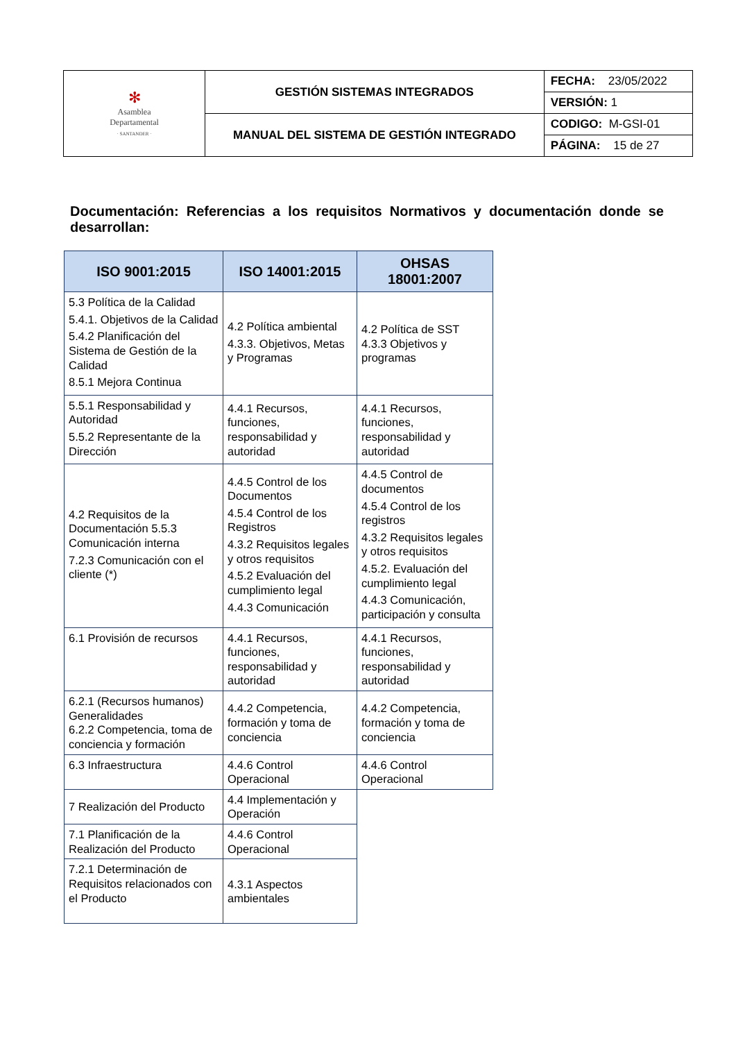| ✻ Asamblea Departamental · SANTANDER · | GESTIÓN SISTEMAS INTEGRADOS | FECHA: 23/05/2022 |
| | | VERSIÓN: 1 |
| | MANUAL DEL SISTEMA DE GESTIÓN INTEGRADO | CODIGO: M-GSI-01 |
| | | PÁGINA: 15 de 27 |
Documentación: Referencias a los requisitos Normativos y documentación donde se desarrollan:
| ISO 9001:2015 | ISO 14001:2015 | OHSAS 18001:2007 |
| --- | --- | --- |
| 5.3 Política de la Calidad 5.4.1. Objetivos de la Calidad 5.4.2 Planificación del Sistema de Gestión de la Calidad 8.5.1 Mejora Continua | 4.2 Política ambiental 4.3.3. Objetivos, Metas y Programas | 4.2 Política de SST 4.3.3 Objetivos y programas |
| 5.5.1 Responsabilidad y Autoridad 5.5.2 Representante de la Dirección | 4.4.1 Recursos, funciones, responsabilidad y autoridad | 4.4.1 Recursos, funciones, responsabilidad y autoridad |
| 4.2 Requisitos de la Documentación 5.5.3 Comunicación interna 7.2.3 Comunicación con el cliente (*) | 4.4.5 Control de los Documentos 4.5.4 Control de los Registros 4.3.2 Requisitos legales y otros requisitos 4.5.2 Evaluación del cumplimiento legal 4.4.3 Comunicación | 4.4.5 Control de documentos 4.5.4 Control de los registros 4.3.2 Requisitos legales y otros requisitos 4.5.2. Evaluación del cumplimiento legal 4.4.3 Comunicación, participación y consulta |
| 6.1 Provisión de recursos | 4.4.1 Recursos, funciones, responsabilidad y autoridad | 4.4.1 Recursos, funciones, responsabilidad y autoridad |
| 6.2.1 (Recursos humanos) Generalidades 6.2.2 Competencia, toma de conciencia y formación | 4.4.2 Competencia, formación y toma de conciencia | 4.4.2 Competencia, formación y toma de conciencia |
| 6.3 Infraestructura | 4.4.6 Control Operacional | 4.4.6 Control Operacional |
| 7 Realización del Producto | 4.4 Implementación y Operación | |
| 7.1 Planificación de la Realización del Producto | 4.4.6 Control Operacional | |
| 7.2.1 Determinación de Requisitos relacionados con el Producto | 4.3.1 Aspectos ambientales | |